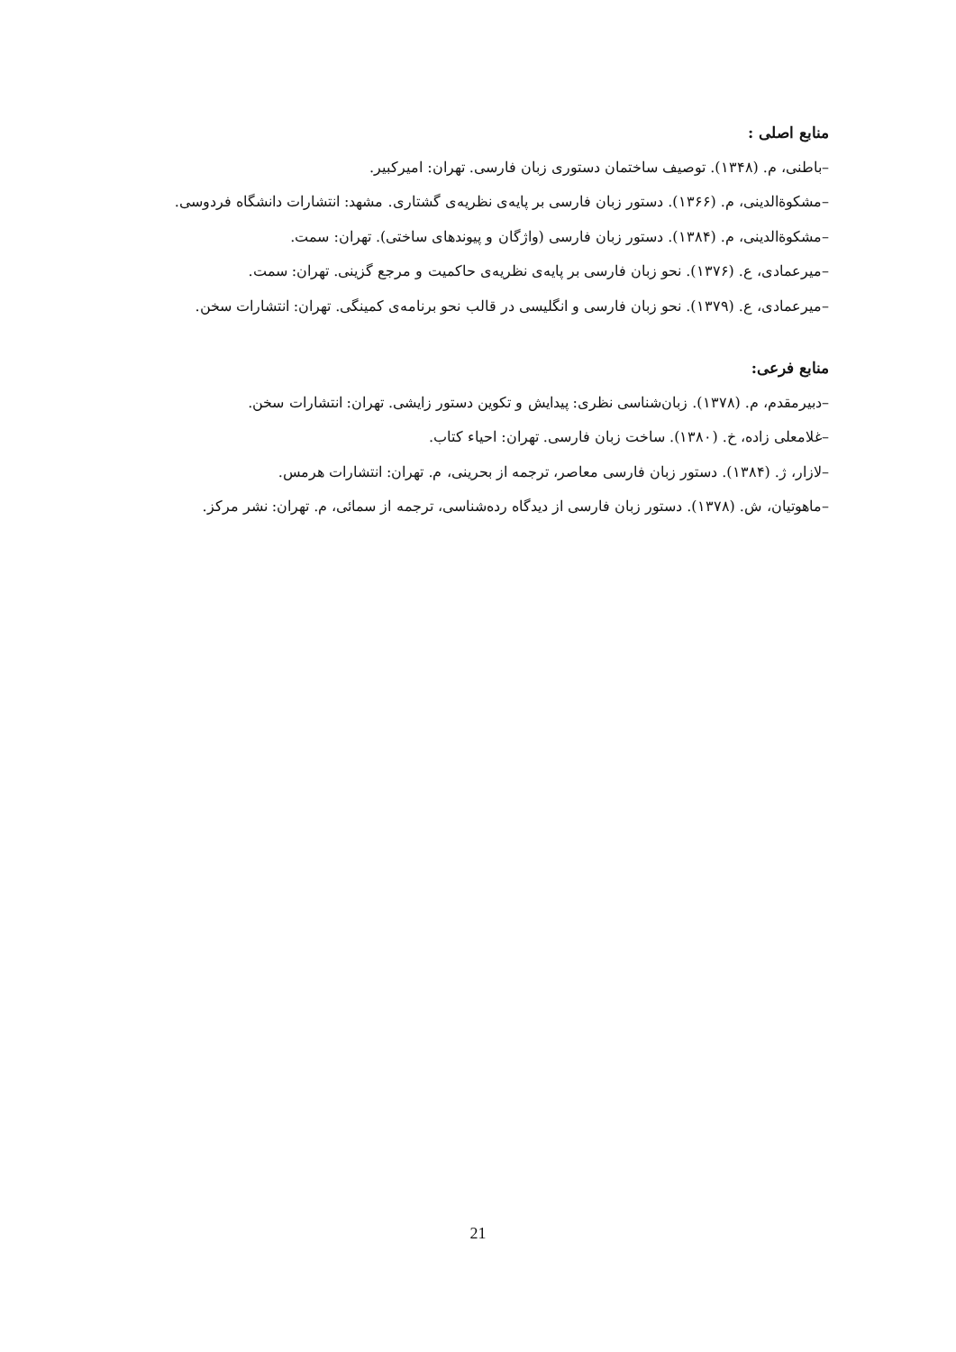منابع اصلی :
–باطنی، م. (۱۳۴۸). توصیف ساختمان دستوری زبان فارسی. تهران: امیرکبیر.
–مشکوة‌الدینی، م. (۱۳۶۶). دستور زبان فارسی بر پایه‌ی نظریه‌ی گشتاری. مشهد: انتشارات دانشگاه فردوسی.
–مشکوة‌الدینی، م. (۱۳۸۴). دستور زبان فارسی (واژگان و پیوندهای ساختی). تهران: سمت.
–میرعمادی، ع. (۱۳۷۶). نحو زبان فارسی بر پایه‌ی نظریه‌ی حاکمیت و مرجع گزینی. تهران: سمت.
–میرعمادی، ع. (۱۳۷۹). نحو زبان فارسی و انگلیسی در قالب نحو برنامه‌ی کمینگی. تهران: انتشارات سخن.
منابع فرعی:
–دبیرمقدم، م. (۱۳۷۸). زبان‌شناسی نظری: پیدایش و تکوین دستور زایشی. تهران: انتشارات سخن.
–غلامعلی زاده، خ. (۱۳۸۰). ساخت زبان فارسی. تهران: احیاء کتاب.
–لازار، ژ. (۱۳۸۴). دستور زبان فارسی معاصر، ترجمه از بحرینی، م. تهران: انتشارات هرمس.
–ماهوتیان، ش. (۱۳۷۸). دستور زبان فارسی از دیدگاه رده‌شناسی، ترجمه از سمائی، م. تهران: نشر مرکز.
21